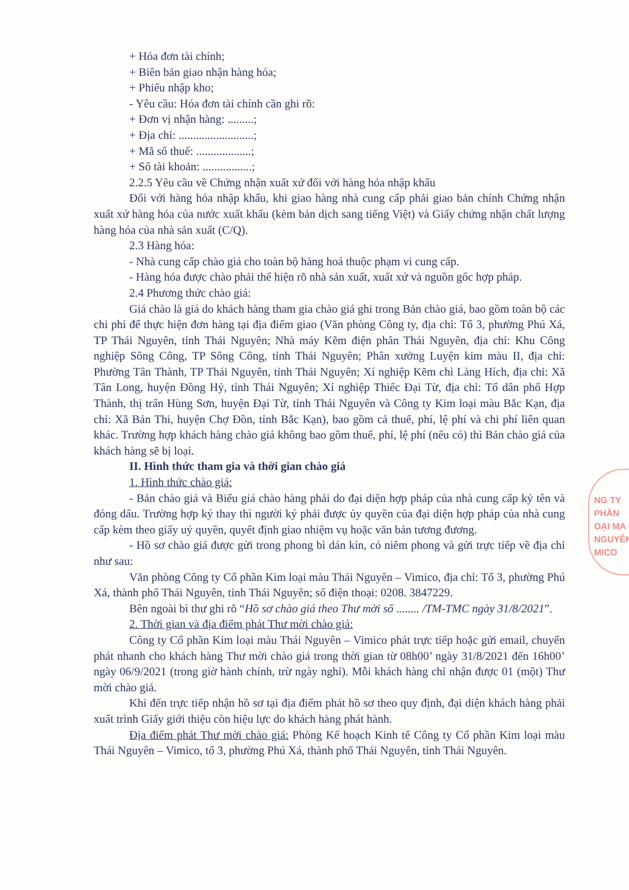+ Hóa đơn tài chính;
+ Biên bản giao nhận hàng hóa;
+ Phiếu nhập kho;
- Yêu cầu: Hóa đơn tài chính cần ghi rõ:
+ Đơn vị nhận hàng: .........;
+ Địa chỉ: ..........................;
+ Mã số thuế: ...................;
+ Số tài khoản: .................;
2.2.5 Yêu cầu về Chứng nhận xuất xứ đối với hàng hóa nhập khẩu
Đối với hàng hóa nhập khẩu, khi giao hàng nhà cung cấp phải giao bản chính Chứng nhận xuất xứ hàng hóa của nước xuất khẩu (kèm bản dịch sang tiếng Việt) và Giấy chứng nhận chất lượng hàng hóa của nhà sản xuất (C/Q).
2.3 Hàng hóa:
- Nhà cung cấp chào giá cho toàn bộ hàng hoá thuộc phạm vi cung cấp.
- Hàng hóa được chào phải thể hiện rõ nhà sản xuất, xuất xứ và nguồn gốc hợp pháp.
2.4 Phương thức chào giá:
Giá chào là giá do khách hàng tham gia chào giá ghi trong Bản chào giá, bao gồm toàn bộ các chi phí để thực hiện đơn hàng tại địa điểm giao (Văn phòng Công ty, địa chỉ: Tổ 3, phường Phú Xá, TP Thái Nguyên, tỉnh Thái Nguyên; Nhà máy Kẽm điện phân Thái Nguyên, địa chỉ: Khu Công nghiệp Sông Công, TP Sông Công, tỉnh Thái Nguyên; Phân xưởng Luyện kim màu II, địa chỉ: Phường Tân Thành, TP Thái Nguyên, tỉnh Thái Nguyên; Xí nghiệp Kẽm chì Làng Hích, địa chỉ: Xã Tân Long, huyện Đồng Hỷ, tỉnh Thái Nguyên; Xí nghiệp Thiếc Đại Từ, địa chỉ: Tổ dân phố Hợp Thành, thị trấn Hùng Sơn, huyện Đại Từ, tỉnh Thái Nguyên và Công ty Kim loại màu Bắc Kạn, địa chỉ: Xã Bản Thi, huyện Chợ Đồn, tỉnh Bắc Kạn), bao gồm cả thuế, phí, lệ phí và chi phí liên quan khác. Trường hợp khách hàng chào giá không bao gồm thuế, phí, lệ phí (nếu có) thì Bản chào giá của khách hàng sẽ bị loại.
II. Hình thức tham gia và thời gian chào giá
1. Hình thức chào giá:
- Bản chào giá và Biểu giá chào hàng phải do đại diện hợp pháp của nhà cung cấp ký tên và đóng dấu. Trường hợp ký thay thì người ký phải được ủy quyền của đại diện hợp pháp của nhà cung cấp kèm theo giấy uỷ quyền, quyết định giao nhiệm vụ hoặc văn bản tương đương.
- Hồ sơ chào giá được gửi trong phong bì dán kín, có niêm phong và gửi trực tiếp về địa chỉ như sau:
Văn phòng Công ty Cổ phần Kim loại màu Thái Nguyên – Vimico, địa chỉ: Tổ 3, phường Phú Xá, thành phố Thái Nguyên, tỉnh Thái Nguyên; số điện thoại: 0208. 3847229.
Bên ngoài bì thư ghi rõ “Hồ sơ chào giá theo Thư mời số ........ /TM-TMC ngày 31/8/2021”.
2. Thời gian và địa điểm phát Thư mời chào giá:
Công ty Cổ phần Kim loại màu Thái Nguyên – Vimico phát trực tiếp hoặc gửi email, chuyển phát nhanh cho khách hàng Thư mời chào giá trong thời gian từ 08h00’ ngày 31/8/2021 đến 16h00’ ngày 06/9/2021 (trong giờ hành chính, trừ ngày nghỉ). Mỗi khách hàng chỉ nhận được 01 (một) Thư mời chào giá.
Khi đến trực tiếp nhận hồ sơ tại địa điểm phát hồ sơ theo quy định, đại diện khách hàng phải xuất trình Giấy giới thiệu còn hiệu lực do khách hàng phát hành.
Địa điểm phát Thư mời chào giá: Phòng Kế hoạch Kinh tế Công ty Cổ phần Kim loại màu Thái Nguyên – Vimico, tổ 3, phường Phú Xá, thành phố Thái Nguyên, tỉnh Thái Nguyên.
NG TY
PHẦN
OẠI MA
NGUYÊN
MICO